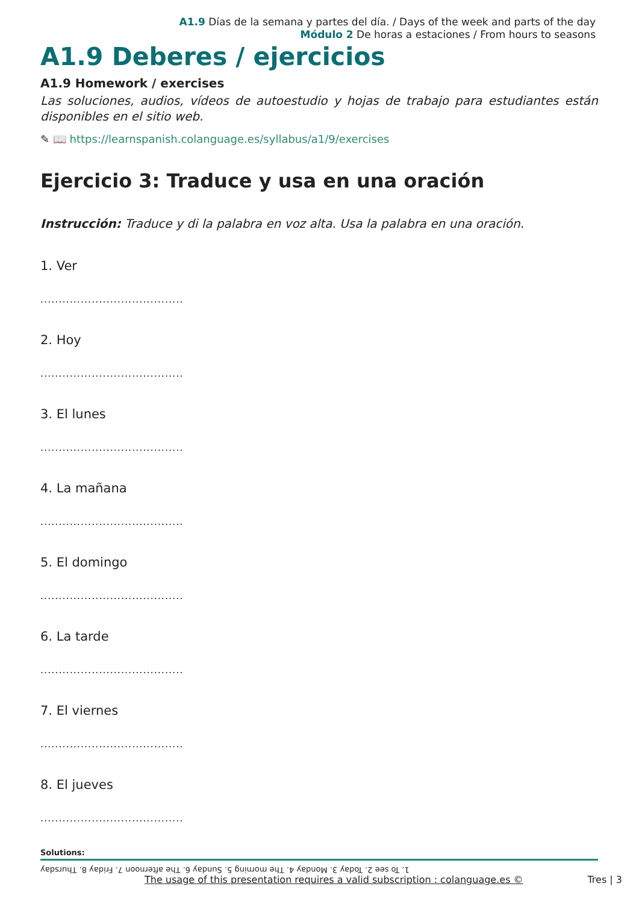A1.9 Días de la semana y partes del día. / Days of the week and parts of the day
Módulo 2 De horas a estaciones / From hours to seasons
A1.9 Deberes / ejercicios
A1.9 Homework / exercises
Las soluciones, audios, vídeos de autoestudio y hojas de trabajo para estudiantes están disponibles en el sitio web.
✎ 📖 https://learnspanish.colanguage.es/syllabus/a1/9/exercises
Ejercicio 3: Traduce y usa en una oración
Instrucción: Traduce y di la palabra en voz alta. Usa la palabra en una oración.
1. Ver
.......................................
2. Hoy
.......................................
3. El lunes
.......................................
4. La mañana
.......................................
5. El domingo
.......................................
6. La tarde
.......................................
7. El viernes
.......................................
8. El jueves
.......................................
Solutions:
1. To see 2. Today 3. Monday 4. The morning 5. Sunday 6. The afternoon 7. Friday 8. Thursday
The usage of this presentation requires a valid subscription : colanguage.es © Tres | 3